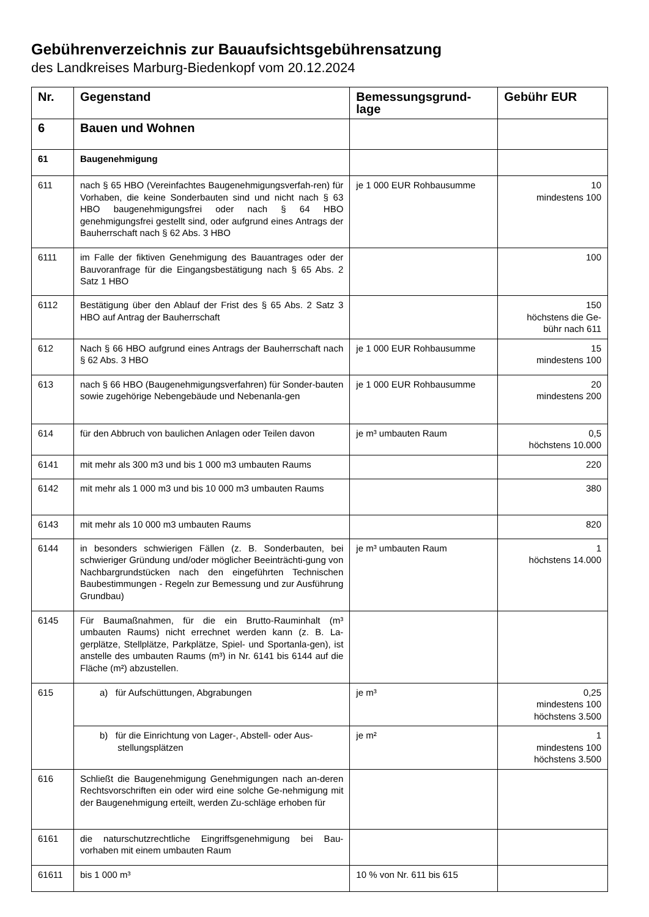Gebührenverzeichnis zur Bauaufsichtsgebührensatzung
des Landkreises Marburg-Biedenkopf vom 20.12.2024
| Nr. | Gegenstand | Bemessungsgrund-lage | Gebühr EUR |
| --- | --- | --- | --- |
| 6 | Bauen und Wohnen | | |
| 61 | Baugenehmigung | | |
| 611 | nach § 65 HBO (Vereinfachtes Baugenehmigungsverfah-ren) für Vorhaben, die keine Sonderbauten sind und nicht nach § 63 HBO baugenehmigungsfrei oder nach § 64 HBO genehmigungsfrei gestellt sind, oder aufgrund eines Antrags der Bauherrschaft nach § 62 Abs. 3 HBO | je 1 000 EUR Rohbausumme | 10 mindestens 100 |
| 6111 | im Falle der fiktiven Genehmigung des Bauantrages oder der Bauvoranfrage für die Eingangsbestätigung nach § 65 Abs. 2 Satz 1 HBO | | 100 |
| 6112 | Bestätigung über den Ablauf der Frist des § 65 Abs. 2 Satz 3 HBO auf Antrag der Bauherrschaft | | 150 höchstens die Ge- bühr nach 611 |
| 612 | Nach § 66 HBO aufgrund eines Antrags der Bauherrschaft nach § 62 Abs. 3 HBO | je 1 000 EUR Rohbausumme | 15 mindestens 100 |
| 613 | nach § 66 HBO (Baugenehmigungsverfahren) für Sonder-bauten sowie zugehörige Nebengebäude und Nebenanla-gen | je 1 000 EUR Rohbausumme | 20 mindestens 200 |
| 614 | für den Abbruch von baulichen Anlagen oder Teilen davon | je m³ umbauten Raum | 0,5 höchstens 10.000 |
| 6141 | mit mehr als 300 m3 und bis 1 000 m3 umbauten Raums | | 220 |
| 6142 | mit mehr als 1 000 m3 und bis 10 000 m3 umbauten Raums | | 380 |
| 6143 | mit mehr als 10 000 m3 umbauten Raums | | 820 |
| 6144 | in besonders schwierigen Fällen (z. B. Sonderbauten, bei schwieriger Gründung und/oder möglicher Beeinträchti-gung von Nachbargrundstücken nach den eingeführten Technischen Baubestimmungen - Regeln zur Bemessung und zur Ausführung Grundbau) | je m³ umbauten Raum | 1 höchstens 14.000 |
| 6145 | Für Baumaßnahmen, für die ein Brutto-Rauminhalt (m³ umbauten Raums) nicht errechnet werden kann (z. B. La-gerplätze, Stellplätze, Parkplätze, Spiel- und Sportanla-gen), ist anstelle des umbauten Raums (m³) in Nr. 6141 bis 6144 auf die Fläche (m²) abzustellen. | | |
| 615 | a) für Aufschüttungen, Abgrabungen | je m³ | 0,25 mindestens 100 höchstens 3.500 |
| | b) für die Einrichtung von Lager-, Abstell- oder Aus- stellungsplätzen | je m² | 1 mindestens 100 höchstens 3.500 |
| 616 | Schließt die Baugenehmigung Genehmigungen nach an-deren Rechtsvorschriften ein oder wird eine solche Ge-nehmigung mit der Baugenehmigung erteilt, werden Zu-schläge erhoben für | | |
| 6161 | die naturschutzrechtliche Eingriffsgenehmigung bei Bau-vorhaben mit einem umbauten Raum | | |
| 61611 | bis 1 000 m³ | 10 % von Nr. 611 bis 615 | |